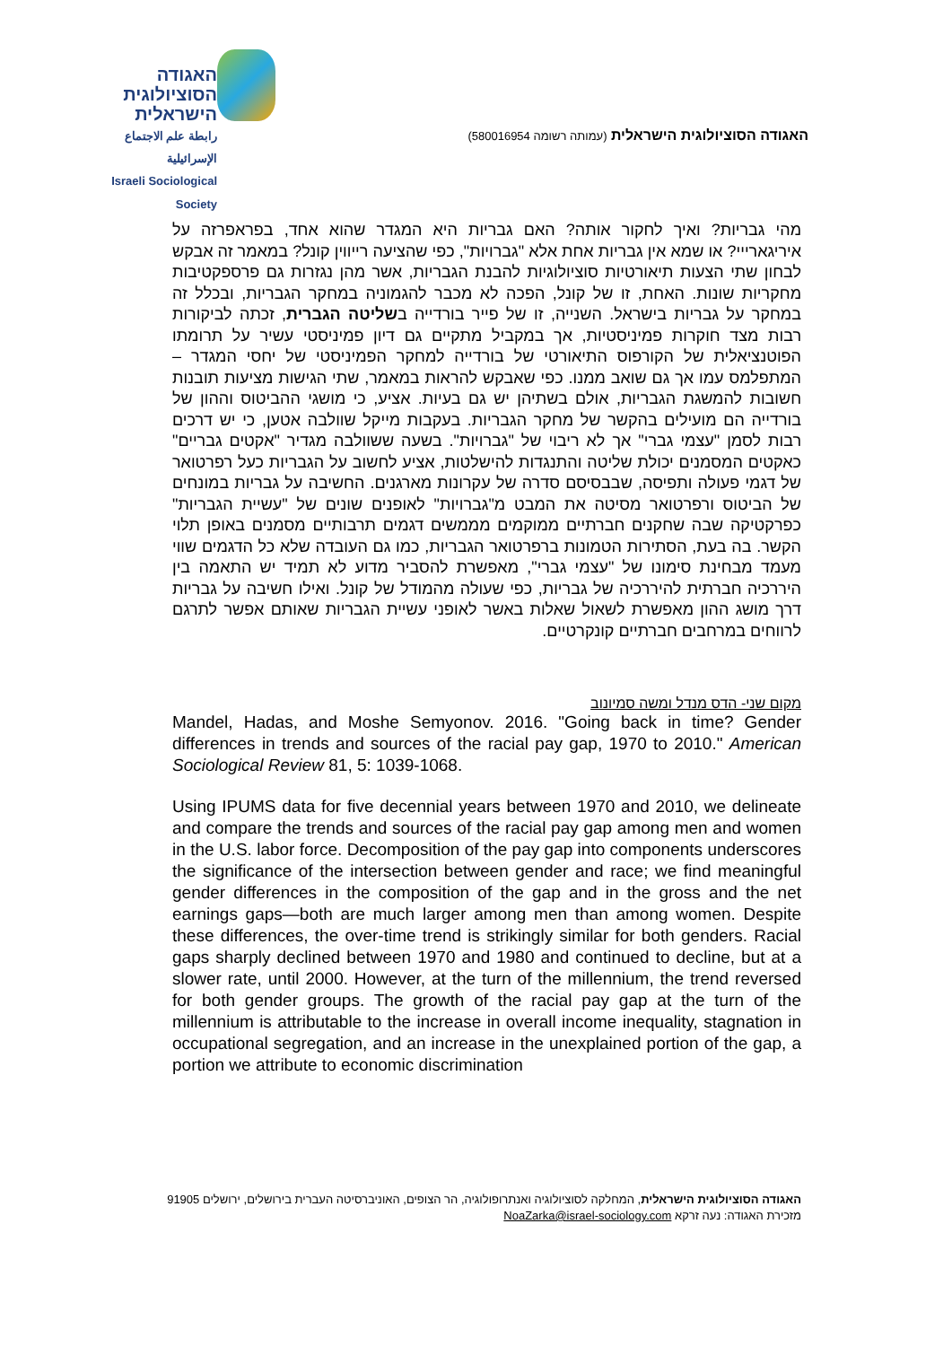האגודה
הסוציולוגית
הישראלית
رابطة علم الاجتماع الإسرائيلية
Israeli Sociological Society
האגודה הסוציולוגית הישראלית (עמותה רשומה 580016954)
מהי גבריות? ואיך לחקור אותה? האם גבריות היא המגדר שהוא אחד, בפראפרזה על איריגארייי? או שמא אין גבריות אחת אלא "גברויות", כפי שהציעה רייווין קונל? במאמר זה אבקש לבחון שתי הצעות תיאורטיות סוציולוגיות להבנת הגבריות, אשר מהן נגזרות גם פרספקטיבות מחקריות שונות. האחת, זו של קונל, הפכה לא מכבר להגמוניה במחקר הגבריות, ובכלל זה במחקר על גבריות בישראל. השנייה, זו של פייר בורדייה בשליטה הגברית, זכתה לביקורות רבות מצד חוקרות פמיניסטיות, אך במקביל מתקיים גם דיון פמיניסטי עשיר על תרומתו הפוטנציאלית של הקורפוס התיאורטי של בורדייה למחקר הפמיניסטי של יחסי המגדר – המתפלמס עמו אך גם שואב ממנו. כפי שאבקש להראות במאמר, שתי הגישות מציעות תובנות חשובות להמשגת הגבריות, אולם בשתיהן יש גם בעיות. אציע, כי מושגי ההביטוס וההון של בורדייה הם מועילים בהקשר של מחקר הגבריות. בעקבות מייקל שוולבה אטען, כי יש דרכים רבות לסמן "עצמי גברי" אך לא ריבוי של "גברויות". בשעה ששוולבה מגדיר "אקטים גבריים" כאקטים המסמנים יכולת שליטה והתנגדות להישלטות, אציע לחשוב על הגבריות כעל רפרטואר של דגמי פעולה ותפיסה, שבבסיסם סדרה של עקרונות מארגנים. החשיבה על גבריות במונחים של הביטוס ורפרטואר מסיטה את המבט מ"גברויות" לאופנים שונים של "עשיית הגבריות" כפרקטיקה שבה שחקנים חברתיים ממוקמים מממשים דגמים תרבותיים מסמנים באופן תלוי הקשר. בה בעת, הסתירות הטמונות ברפרטואר הגבריות, כמו גם העובדה שלא כל הדגמים שווי מעמד מבחינת סימונו של "עצמי גברי", מאפשרת להסביר מדוע לא תמיד יש התאמה בין היררכיה חברתית להיררכיה של גבריות, כפי שעולה מהמודל של קונל. ואילו חשיבה על גבריות דרך מושג ההון מאפשרת לשאול שאלות באשר לאופני עשיית הגבריות שאותם אפשר לתרגם לרווחים במרחבים חברתיים קונקרטיים.
מקום שני- הדס מנדל ומשה סמיונוב
Mandel, Hadas, and Moshe Semyonov. 2016. "Going back in time? Gender differences in trends and sources of the racial pay gap, 1970 to 2010." American Sociological Review 81, 5: 1039-1068.
Using IPUMS data for five decennial years between 1970 and 2010, we delineate and compare the trends and sources of the racial pay gap among men and women in the U.S. labor force. Decomposition of the pay gap into components underscores the significance of the intersection between gender and race; we find meaningful gender differences in the composition of the gap and in the gross and the net earnings gaps—both are much larger among men than among women. Despite these differences, the over-time trend is strikingly similar for both genders. Racial gaps sharply declined between 1970 and 1980 and continued to decline, but at a slower rate, until 2000. However, at the turn of the millennium, the trend reversed for both gender groups. The growth of the racial pay gap at the turn of the millennium is attributable to the increase in overall income inequality, stagnation in occupational segregation, and an increase in the unexplained portion of the gap, a portion we attribute to economic discrimination
האגודה הסוציולוגית הישראלית, המחלקה לסוציולוגיה ואנתרופולוגיה, הר הצופים, האוניברסיטה העברית בירושלים, ירושלים 91905
מזכירת האגודה: נעה זרקא NoaZarka@israel-sociology.com